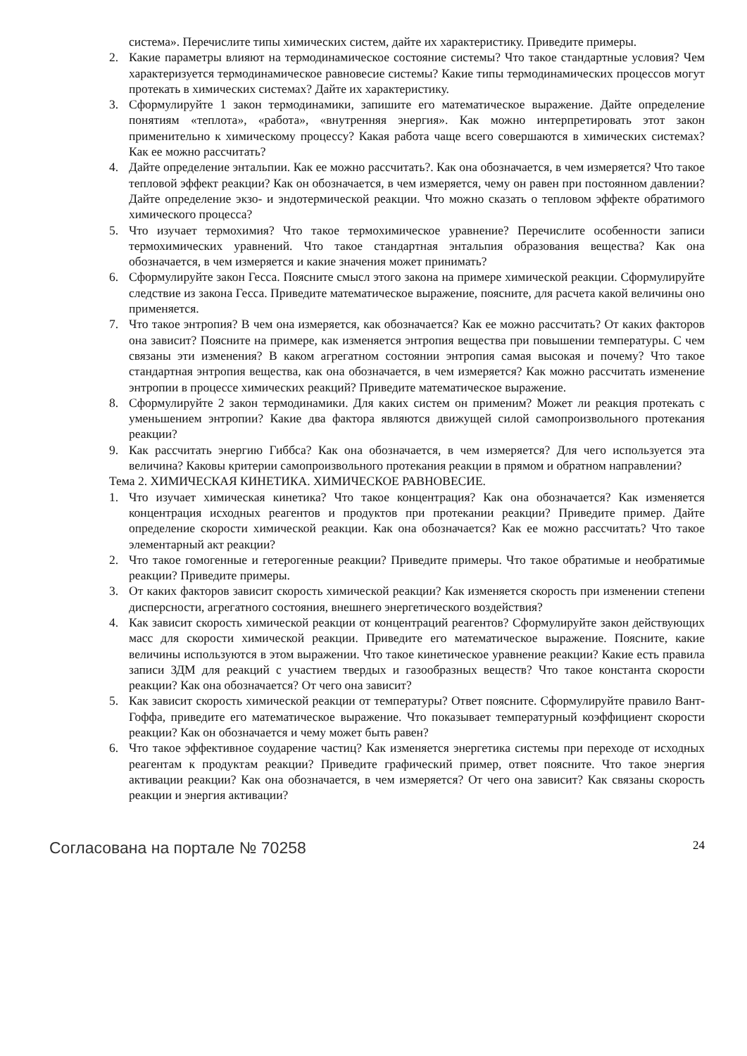система». Перечислите типы химических систем, дайте их характеристику. Приведите примеры.
2. Какие параметры влияют на термодинамическое состояние системы? Что такое стандартные условия? Чем характеризуется термодинамическое равновесие системы? Какие типы термодинамических процессов могут протекать в химических системах? Дайте их характеристику.
3. Сформулируйте 1 закон термодинамики, запишите его математическое выражение. Дайте определение понятиям «теплота», «работа», «внутренняя энергия». Как можно интерпретировать этот закон применительно к химическому процессу? Какая работа чаще всего совершаются в химических системах? Как ее можно рассчитать?
4. Дайте определение энтальпии. Как ее можно рассчитать?. Как она обозначается, в чем измеряется? Что такое тепловой эффект реакции? Как он обозначается, в чем измеряется, чему он равен при постоянном давлении? Дайте определение экзо- и эндотермической реакции. Что можно сказать о тепловом эффекте обратимого химического процесса?
5. Что изучает термохимия? Что такое термохимическое уравнение? Перечислите особенности записи термохимических уравнений. Что такое стандартная энтальпия образования вещества? Как она обозначается, в чем измеряется и какие значения может принимать?
6. Сформулируйте закон Гесса. Поясните смысл этого закона на примере химической реакции. Сформулируйте следствие из закона Гесса. Приведите математическое выражение, поясните, для расчета какой величины оно применяется.
7. Что такое энтропия? В чем она измеряется, как обозначается? Как ее можно рассчитать? От каких факторов она зависит? Поясните на примере, как изменяется энтропия вещества при повышении температуры. С чем связаны эти изменения? В каком агрегатном состоянии энтропия самая высокая и почему? Что такое стандартная энтропия вещества, как она обозначается, в чем измеряется? Как можно рассчитать изменение энтропии в процессе химических реакций? Приведите математическое выражение.
8. Сформулируйте 2 закон термодинамики. Для каких систем он применим? Может ли реакция протекать с уменьшением энтропии? Какие два фактора являются движущей силой самопроизвольного протекания реакции?
9. Как рассчитать энергию Гиббса? Как она обозначается, в чем измеряется? Для чего используется эта величина? Каковы критерии самопроизвольного протекания реакции в прямом и обратном направлении?
Тема 2. ХИМИЧЕСКАЯ КИНЕТИКА. ХИМИЧЕСКОЕ РАВНОВЕСИЕ.
1. Что изучает химическая кинетика? Что такое концентрация? Как она обозначается? Как изменяется концентрация исходных реагентов и продуктов при протекании реакции? Приведите пример. Дайте определение скорости химической реакции. Как она обозначается? Как ее можно рассчитать? Что такое элементарный акт реакции?
2. Что такое гомогенные и гетерогенные реакции? Приведите примеры. Что такое обратимые и необратимые реакции? Приведите примеры.
3. От каких факторов зависит скорость химической реакции? Как изменяется скорость при изменении степени дисперсности, агрегатного состояния, внешнего энергетического воздействия?
4. Как зависит скорость химической реакции от концентраций реагентов? Сформулируйте закон действующих масс для скорости химической реакции. Приведите его математическое выражение. Поясните, какие величины используются в этом выражении. Что такое кинетическое уравнение реакции? Какие есть правила записи ЗДМ для реакций с участием твердых и газообразных веществ? Что такое константа скорости реакции? Как она обозначается? От чего она зависит?
5. Как зависит скорость химической реакции от температуры? Ответ поясните. Сформулируйте правило Вант-Гоффа, приведите его математическое выражение. Что показывает температурный коэффициент скорости реакции? Как он обозначается и чему может быть равен?
6. Что такое эффективное соударение частиц? Как изменяется энергетика системы при переходе от исходных реагентам к продуктам реакции? Приведите графический пример, ответ поясните. Что такое энергия активации реакции? Как она обозначается, в чем измеряется? От чего она зависит? Как связаны скорость реакции и энергия активации?
Согласована на портале № 70258 24